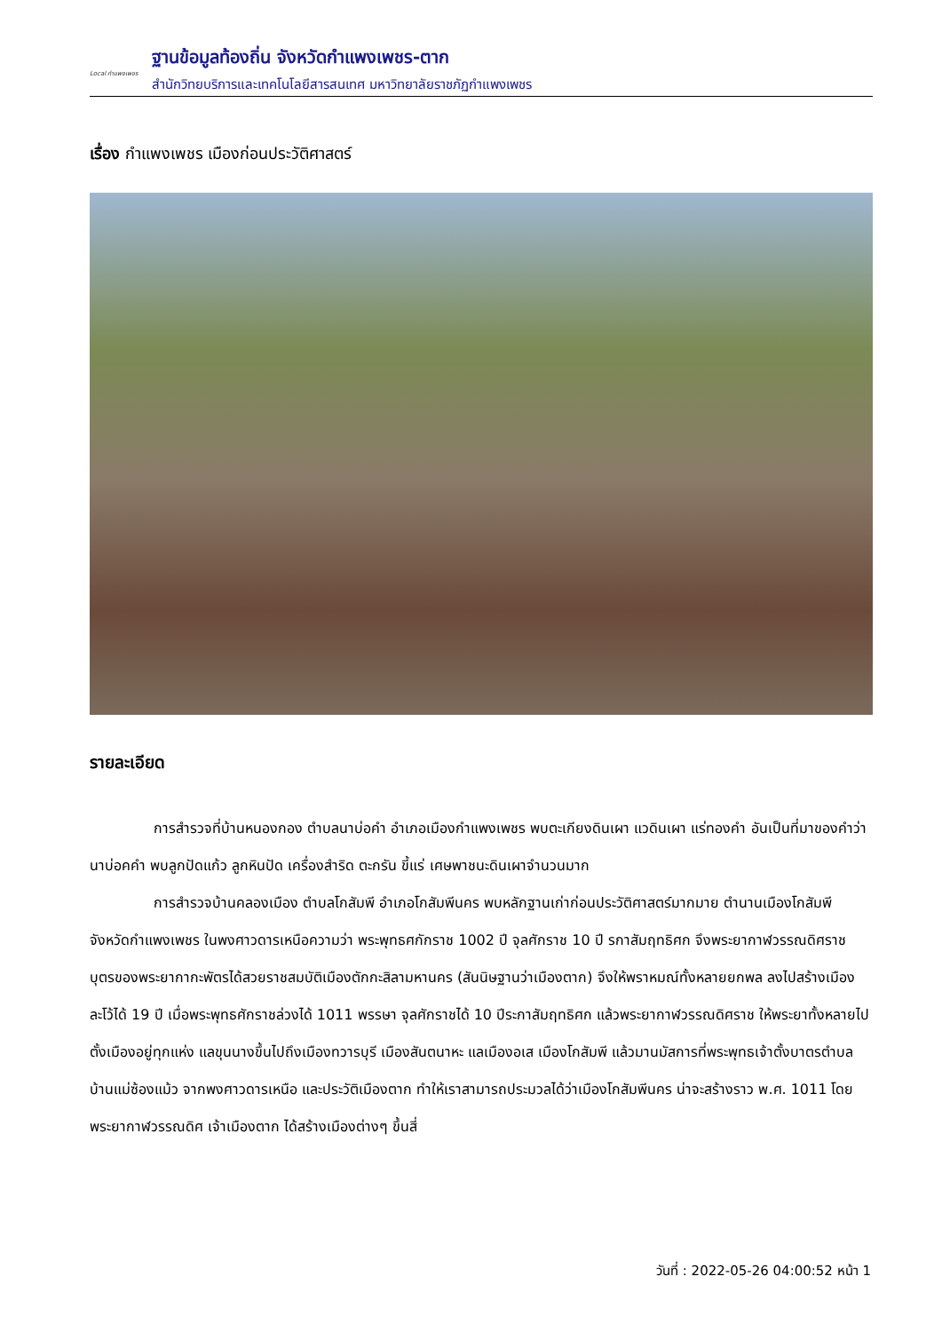Local กำแพงเพชร
ฐานข้อมูลท้องถิ่น จังหวัดกำแพงเพชร-ตาก
สำนักวิทยบริการและเทคโนโลยีสารสนเทศ มหาวิทยาลัยราชภัฏกำแพงเพชร
เรื่อง กำแพงเพชร เมืองก่อนประวัติศาสตร์
รายละเอียด
การสำรวจที่บ้านหนองกอง ตำบลนาบ่อคำ อำเภอเมืองกำแพงเพชร พบตะเกียงดินเผา แวดินเผา แร่ทองคำ อันเป็นที่มาของคำว่า นาบ่อคคำ พบลูกปัดแก้ว ลูกหินปัด เครื่องสำริด ตะกรัน ขี้แร่ เศษพาชนะดินเผาจำนวนมาก
การสำรวจบ้านคลองเมือง ตำบลโกสัมพี อำเภอโกสัมพีนคร พบหลักฐานเก่าก่อนประวัติศาสตร์มากมาย ตำนานเมืองโกสัมพี จังหวัดกำแพงเพชร ในพงศาวดารเหนือความว่า พระพุทธศกักราช 1002 ปี จุลศักราช 10 ปี รกาสัมฤทธิศก จึงพระยากาฬวรรณดิศราช บุตรของพระยากากะพัตรได้สวยราชสมบัติเมืองตักกะสิลามหานคร (สันนิษฐานว่าเมืองตาก) จึงให้พราหมณ์ทั้งหลายยกพล ลงไปสร้างเมืองละโว้ได้ 19 ปี เมื่อพระพุทธศักราชล่วงได้ 1011 พรรษา จุลศักราชได้ 10 ปีระกาสัมฤทธิศก แล้วพระยากาฬวรรณดิศราช ให้พระยาทั้งหลายไปตั้งเมืองอยู่ทุกแห่ง แลขุนนางขึ้นไปถึงเมืองทวารบุรี เมืองสันตนาหะ แลเมืองอเส เมืองโกสัมพี แล้วมานมัสการที่พระพุทธเจ้าตั้งบาตรตำบลบ้านแม่ซ้องแม้ว จากพงศาวดารเหนือ และประวัติเมืองตาก ทำให้เราสามารถประมวลได้ว่าเมืองโกสัมพีนคร น่าจะสร้างราว พ.ศ. 1011 โดยพระยากาฬวรรณดิศ เจ้าเมืองตาก ได้สร้างเมืองต่างๆ ขึ้นสี่
วันที่ : 2022-05-26 04:00:52 หน้า 1